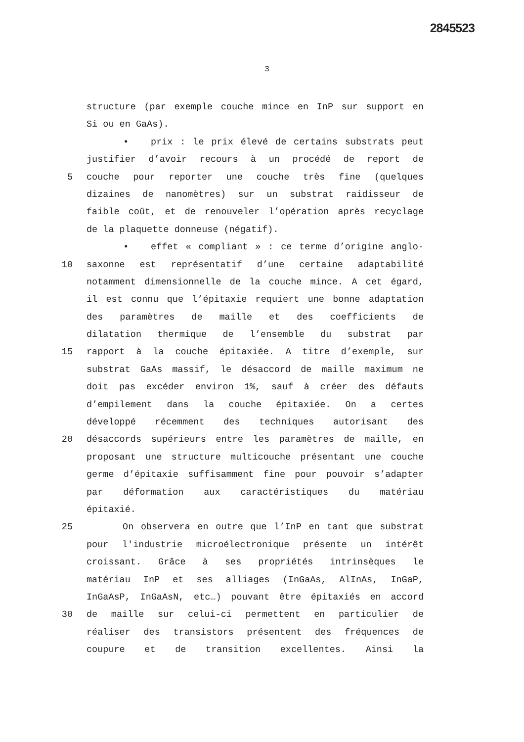2845523
3
structure (par exemple couche mince en InP sur support en
Si ou en GaAs).
• prix : le prix élevé de certains substrats peut
justifier d’avoir recours à un procédé de report de
5 couche pour reporter une couche très fine (quelques
dizaines de nanomètres) sur un substrat raidisseur de
faible coût, et de renouveler l’opération après recyclage
de la plaquette donneuse (négatif).
• effet « compliant » : ce terme d’origine anglo-
10 saxonne est représentatif d’une certaine adaptabilité
notamment dimensionnelle de la couche mince. A cet égard,
il est connu que l’épitaxie requiert une bonne adaptation
des paramètres de maille et des coefficients de
dilatation thermique de l’ensemble du substrat par
15 rapport à la couche épitaxiée. A titre d’exemple, sur
substrat GaAs massif, le désaccord de maille maximum ne
doit pas excéder environ 1%, sauf à créer des défauts
d’empilement dans la couche épitaxiée. On a certes
développé récemment des techniques autorisant des
20 désaccords supérieurs entre les paramètres de maille, en
proposant une structure multicouche présentant une couche
germe d’épitaxie suffisamment fine pour pouvoir s’adapter
par déformation aux caractéristiques du matériau
épitaxié.
25 On observera en outre que l’InP en tant que substrat
pour l'industrie microélectronique présente un intérêt
croissant. Grâce à ses propriétés intrinsèques le
matériau InP et ses alliages (InGaAs, AlInAs, InGaP,
InGaAsP, InGaAsN, etc…) pouvant être épitaxiés en accord
30 de maille sur celui-ci permettent en particulier de
réaliser des transistors présentent des fréquences de
coupure et de transition excellentes. Ainsi la